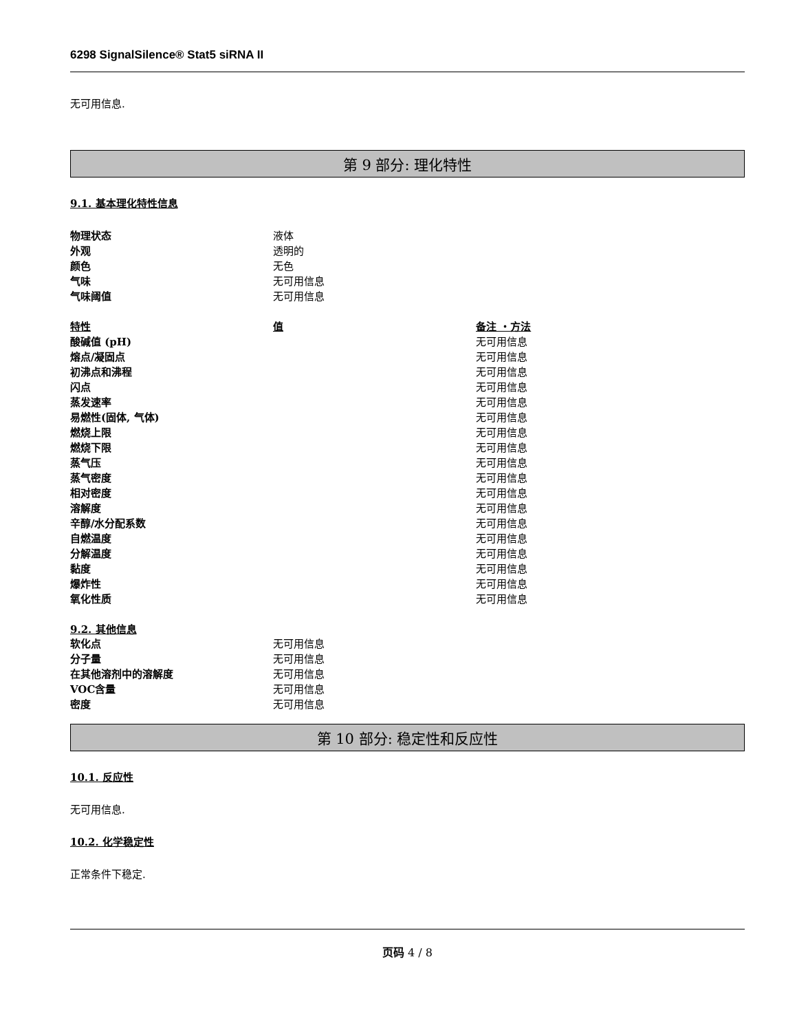6298 SignalSilence® Stat5 siRNA II
无可用信息.
第 9 部分: 理化特性
9.1. 基本理化特性信息
| 物理状态 | 液体 |
| 外观 | 透明的 |
| 颜色 | 无色 |
| 气味 | 无可用信息 |
| 气味阈值 | 无可用信息 |
| 特性 | 值 | 备注 ・方法 |
| --- | --- | --- |
| 酸碱值 (pH) | | 无可用信息 |
| 熔点/凝固点 | | 无可用信息 |
| 初沸点和沸程 | | 无可用信息 |
| 闪点 | | 无可用信息 |
| 蒸发速率 | | 无可用信息 |
| 易燃性(固体, 气体) | | 无可用信息 |
| 燃烧上限 | | 无可用信息 |
| 燃烧下限 | | 无可用信息 |
| 蒸气压 | | 无可用信息 |
| 蒸气密度 | | 无可用信息 |
| 相对密度 | | 无可用信息 |
| 溶解度 | | 无可用信息 |
| 辛醇/水分配系数 | | 无可用信息 |
| 自燃温度 | | 无可用信息 |
| 分解温度 | | 无可用信息 |
| 黏度 | | 无可用信息 |
| 爆炸性 | | 无可用信息 |
| 氧化性质 | | 无可用信息 |
9.2. 其他信息
| 软化点 | 无可用信息 |
| 分子量 | 无可用信息 |
| 在其他溶剂中的溶解度 | 无可用信息 |
| VOC含量 | 无可用信息 |
| 密度 | 无可用信息 |
第 10 部分: 稳定性和反应性
10.1. 反应性
无可用信息.
10.2. 化学稳定性
正常条件下稳定.
页码 4 / 8